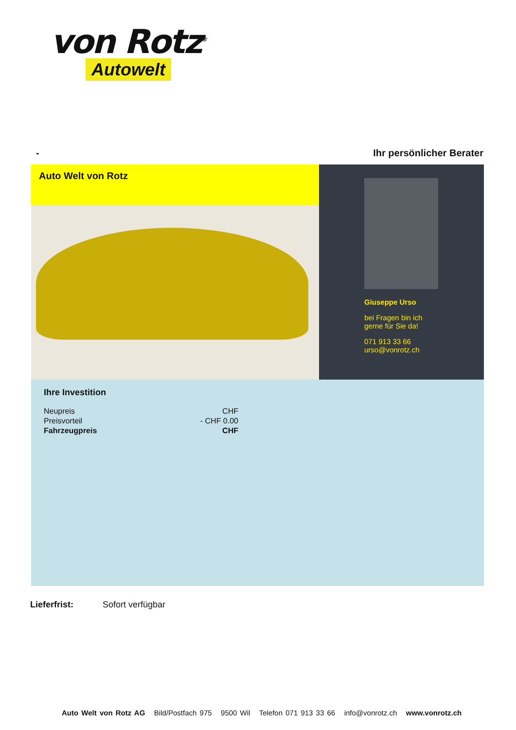von Rotz<sup>®</sup>
Autowelt
- Ihr persönlicher Berater
Auto Welt von Rotz
Giuseppe Urso
bei Fragen bin ich
gerne für Sie da!
071 913 33 66
urso@vonrotz.ch
Ihre Investition
| Neupreis | CHF |
| Preisvorteil | - CHF 0.00 |
| Fahrzeugpreis | CHF |
Lieferfrist: Sofort verfügbar
Auto Welt von Rotz AG Bild/Postfach 975 9500 Wil Telefon 071 913 33 66 info@vonrotz.ch www.vonrotz.ch